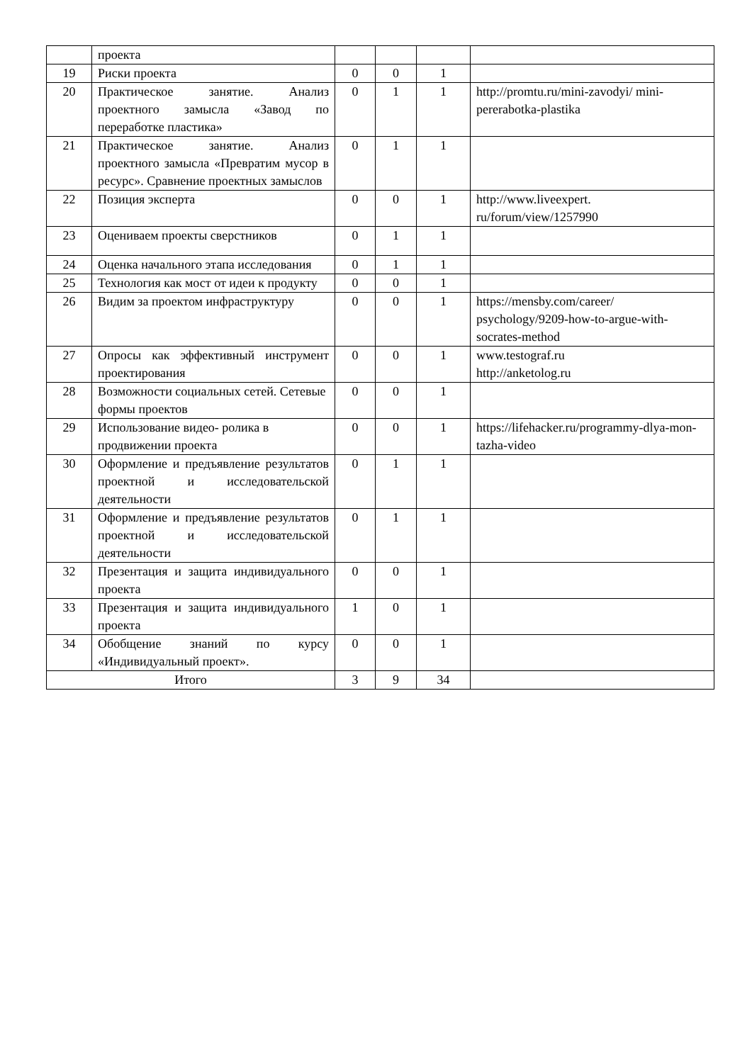| | проекта | | | | |
| 19 | Риски проекта | 0 | 0 | 1 | |
| 20 | Практическое занятие. Анализ проектного замысла «Завод по переработке пластика» | 0 | 1 | 1 | http://promtu.ru/mini-zavodyi/ mini-pererabotka-plastika |
| 21 | Практическое занятие. Анализ проектного замысла «Превратим мусор в ресурс». Сравнение проектных замыслов | 0 | 1 | 1 | |
| 22 | Позиция эксперта | 0 | 0 | 1 | http://www.liveexpert. ru/forum/view/1257990 |
| 23 | Оцениваем проекты сверстников | 0 | 1 | 1 | |
| 24 | Оценка начального этапа исследования | 0 | 1 | 1 | |
| 25 | Технология как мост от идеи к продукту | 0 | 0 | 1 | |
| 26 | Видим за проектом инфраструктуру | 0 | 0 | 1 | https://mensby.com/career/ psychology/9209-how-to-argue-with-socrates-method |
| 27 | Опросы как эффективный инструмент проектирования | 0 | 0 | 1 | www.testograf.ru http://anketolog.ru |
| 28 | Возможности социальных сетей. Сетевые формы проектов | 0 | 0 | 1 | |
| 29 | Использование видео- ролика в продвижении проекта | 0 | 0 | 1 | https://lifehacker.ru/programmy-dlya-mon-tazha-video |
| 30 | Оформление и предъявление результатов проектной и исследовательской деятельности | 0 | 1 | 1 | |
| 31 | Оформление и предъявление результатов проектной и исследовательской деятельности | 0 | 1 | 1 | |
| 32 | Презентация и защита индивидуального проекта | 0 | 0 | 1 | |
| 33 | Презентация и защита индивидуального проекта | 1 | 0 | 1 | |
| 34 | Обобщение знаний по курсу «Индивидуальный проект». | 0 | 0 | 1 | |
| Итого | | 3 | 9 | 34 | |